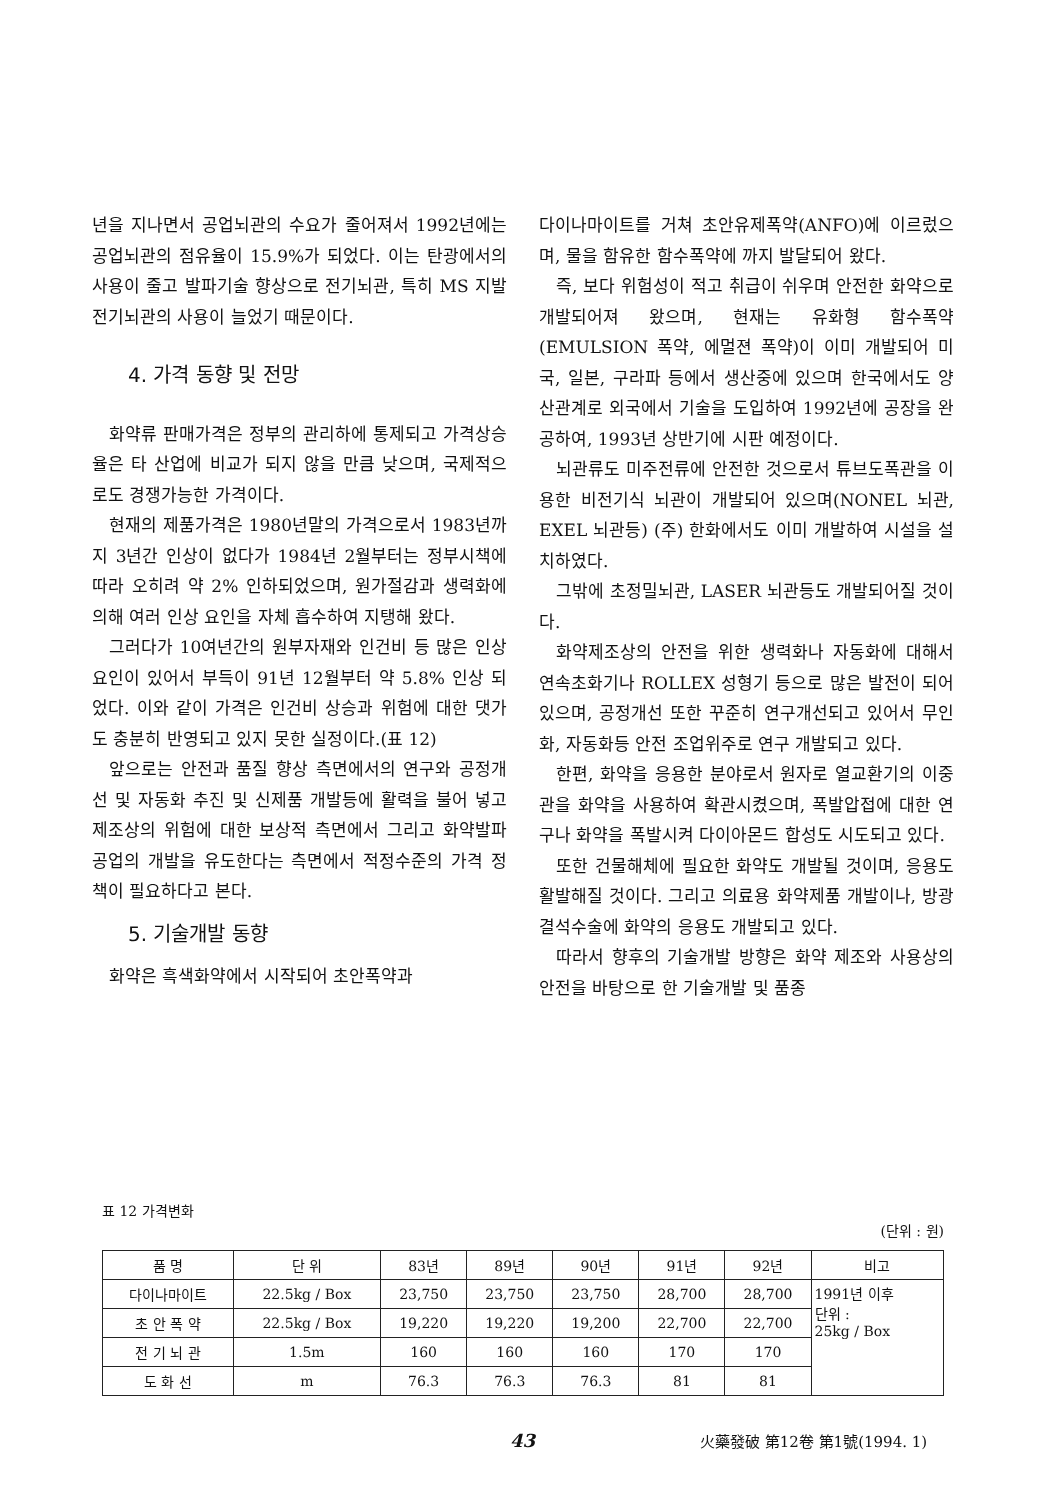년을 지나면서 공업뇌관의 수요가 줄어져서 1992년에는 공업뇌관의 점유율이 15.9%가 되었다. 이는 탄광에서의 사용이 줄고 발파기술 향상으로 전기뇌관, 특히 MS 지발 전기뇌관의 사용이 늘었기 때문이다.
4. 가격 동향 및 전망
화약류 판매가격은 정부의 관리하에 통제되고 가격상승율은 타 산업에 비교가 되지 않을 만큼 낮으며, 국제적으로도 경쟁가능한 가격이다.
현재의 제품가격은 1980년말의 가격으로서 1983년까지 3년간 인상이 없다가 1984년 2월부터는 정부시책에 따라 오히려 약 2% 인하되었으며, 원가절감과 생력화에 의해 여러 인상 요인을 자체 흡수하여 지탱해 왔다.
그러다가 10여년간의 원부자재와 인건비 등 많은 인상요인이 있어서 부득이 91년 12월부터 약 5.8% 인상 되었다. 이와 같이 가격은 인건비 상승과 위험에 대한 댓가도 충분히 반영되고 있지 못한 실정이다.(표 12)
앞으로는 안전과 품질 향상 측면에서의 연구와 공정개선 및 자동화 추진 및 신제품 개발등에 활력을 불어 넣고 제조상의 위험에 대한 보상적 측면에서 그리고 화약발파 공업의 개발을 유도한다는 측면에서 적정수준의 가격 정책이 필요하다고 본다.
5. 기술개발 동향
화약은 흑색화약에서 시작되어 초안폭약과
다이나마이트를 거쳐 초안유제폭약(ANFO)에 이르렀으며, 물을 함유한 함수폭약에 까지 발달되어 왔다.
즉, 보다 위험성이 적고 취급이 쉬우며 안전한 화약으로 개발되어져 왔으며, 현재는 유화형 함수폭약(EMULSION 폭약, 에멀젼 폭약)이 이미 개발되어 미국, 일본, 구라파 등에서 생산중에 있으며 한국에서도 양산관계로 외국에서 기술을 도입하여 1992년에 공장을 완공하여, 1993년 상반기에 시판 예정이다.
뇌관류도 미주전류에 안전한 것으로서 튜브도폭관을 이용한 비전기식 뇌관이 개발되어 있으며(NONEL 뇌관, EXEL 뇌관등) (주) 한화에서도 이미 개발하여 시설을 설치하였다.
그밖에 초정밀뇌관, LASER 뇌관등도 개발되어질 것이다.
화약제조상의 안전을 위한 생력화나 자동화에 대해서 연속초화기나 ROLLEX 성형기 등으로 많은 발전이 되어 있으며, 공정개선 또한 꾸준히 연구개선되고 있어서 무인화, 자동화등 안전 조업위주로 연구 개발되고 있다.
한편, 화약을 응용한 분야로서 원자로 열교환기의 이중관을 화약을 사용하여 확관시켰으며, 폭발압접에 대한 연구나 화약을 폭발시켜 다이아몬드 합성도 시도되고 있다.
또한 건물해체에 필요한 화약도 개발될 것이며, 응용도 활발해질 것이다. 그리고 의료용 화약제품 개발이나, 방광결석수술에 화약의 응용도 개발되고 있다.
따라서 향후의 기술개발 방향은 화약 제조와 사용상의 안전을 바탕으로 한 기술개발 및 품종
표 12 가격변화
(단위 : 원)
| 품 명 | 단 위 | 83년 | 89년 | 90년 | 91년 | 92년 | 비고 |
| --- | --- | --- | --- | --- | --- | --- | --- |
| 다이나마이트 | 22.5kg / Box | 23,750 | 23,750 | 23,750 | 28,700 | 28,700 | 1991년 이후 단위 : 25kg / Box |
| 초 안 폭 약 | 22.5kg / Box | 19,220 | 19,220 | 19,200 | 22,700 | 22,700 | |
| 전 기 뇌 관 | 1.5m | 160 | 160 | 160 | 170 | 170 | |
| 도 화 선 | m | 76.3 | 76.3 | 76.3 | 81 | 81 | |
43 火藥發破 第12卷 第1號(1994. 1)